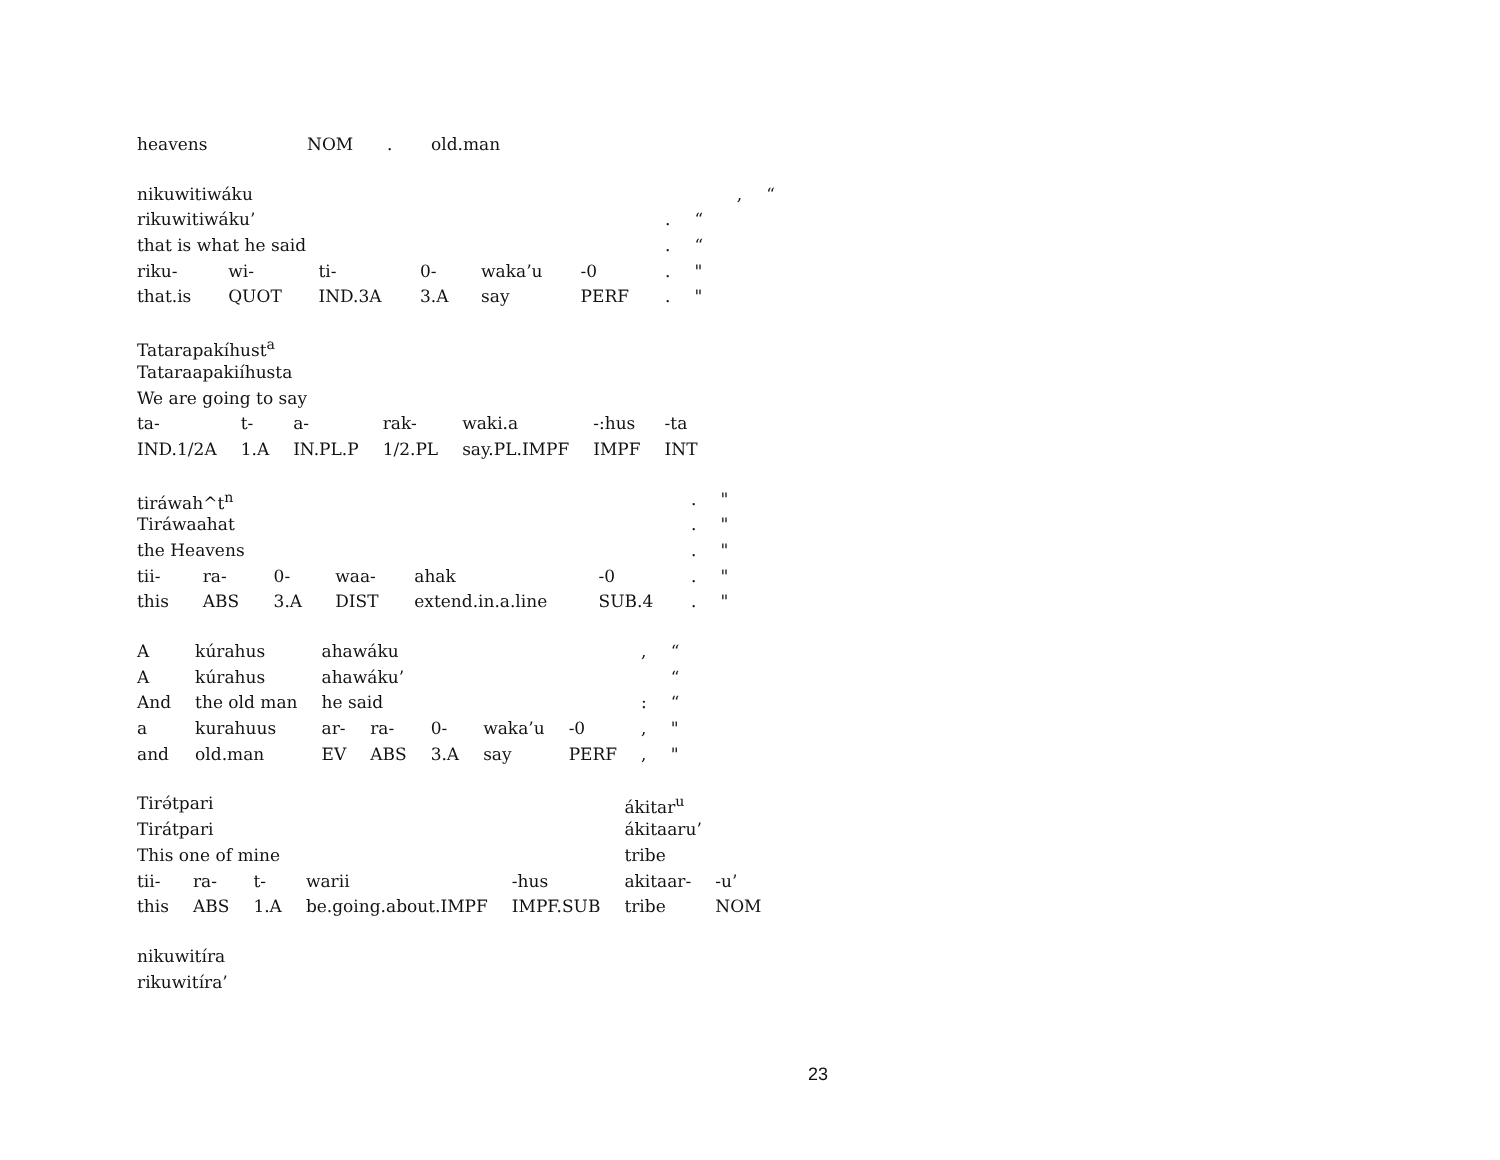| heavens | NOM | . | old.man |
| nikuwitiwáku | , | “ |
| rikuwitiwáku’ | | | | | | . | “ |
| that is what he said | | | | | | . | “ |
| riku- | wi- | ti- | 0- | waka’u | -0 | . | " |
| that.is | QUOT | IND.3A | 3.A | say | PERF | . | " |
| Tatarapakíhust<sup>a</sup> | | | | | | |
| Tataraapakiíhusta | | | | | | |
| We are going to say | | | | | | |
| ta- | t- | a- | rak- | waki.a | -:hus | -ta |
| IND.1/2A | 1.A | IN.PL.P | 1/2.PL | say.PL.IMPF | IMPF | INT |
| tiráwah^t<sup>n</sup> | | | | | | . | " |
| Tiráwaahat | | | | | | . | " |
| the Heavens | | | | | | . | " |
| tii- | ra- | 0- | waa- | ahak | -0 | . | " |
| this | ABS | 3.A | DIST | extend.in.a.line | SUB.4 | . | " |
| A | kúrahus | ahawáku | | | | | , | “ |
| A | kúrahus | ahawáku’ | | | | | | “ |
| And | the old man | he said | | | | | : | “ |
| a | kurahuus | ar- | ra- | 0- | waka’u | -0 | , | " |
| and | old.man | EV | ABS | 3.A | say | PERF | , | " |
| Tirə́tpari | | | | | ákitar<sup>u</sup> | |
| Tirátpari | | | | | ákitaaru’ | |
| This one of mine | | | | | tribe | |
| tii- | ra- | t- | warii | -hus | akitaar- | -u’ |
| this | ABS | 1.A | be.going.about.IMPF | IMPF.SUB | tribe | NOM |
| nikuwitíra |
| rikuwitíra’ |
23